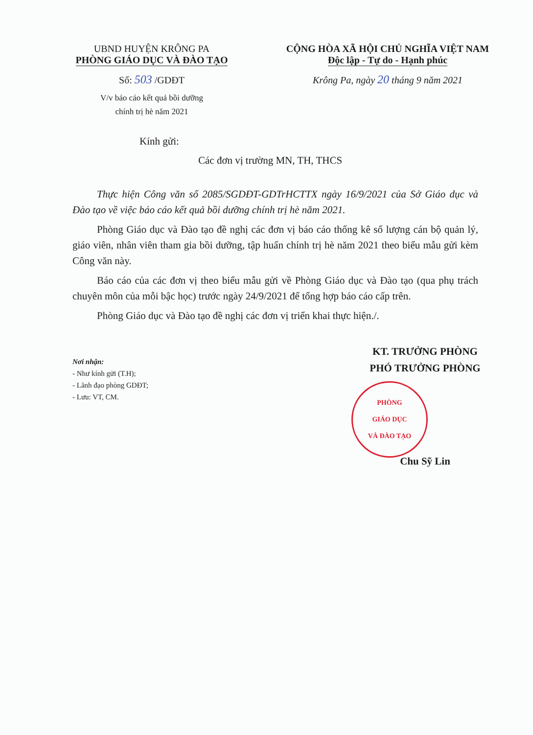UBND HUYỆN KRÔNG PA
PHÒNG GIÁO DỤC VÀ ĐÀO TẠO
Số: 503 /GDĐT
V/v báo cáo kết quả bồi dưỡng
chính trị hè năm 2021
CỘNG HÒA XÃ HỘI CHỦ NGHĨA VIỆT NAM
Độc lập - Tự do - Hạnh phúc
Krông Pa, ngày 20 tháng 9 năm 2021
Kính gửi:
Các đơn vị trường MN, TH, THCS
Thực hiện Công văn số 2085/SGDĐT-GDTrHCTTX ngày 16/9/2021 của Sở Giáo dục và Đào tạo về việc báo cáo kết quả bồi dưỡng chính trị hè năm 2021.
Phòng Giáo dục và Đào tạo đề nghị các đơn vị báo cáo thống kê số lượng cán bộ quản lý, giáo viên, nhân viên tham gia bồi dưỡng, tập huấn chính trị hè năm 2021 theo biểu mẫu gửi kèm Công văn này.
Báo cáo của các đơn vị theo biểu mẫu gửi về Phòng Giáo dục và Đào tạo (qua phụ trách chuyên môn của mỗi bậc học) trước ngày 24/9/2021 để tổng hợp báo cáo cấp trên.
Phòng Giáo dục và Đào tạo đề nghị các đơn vị triển khai thực hiện./.
Nơi nhận:
- Như kính gửi (T.H);
- Lãnh đạo phòng GDĐT;
- Lưu: VT, CM.
KT. TRƯỞNG PHÒNG
PHÓ TRƯỞNG PHÒNG
PHÒNG
GIÁO DỤC
VÀ ĐÀO TẠO
Chu Sỹ Lin